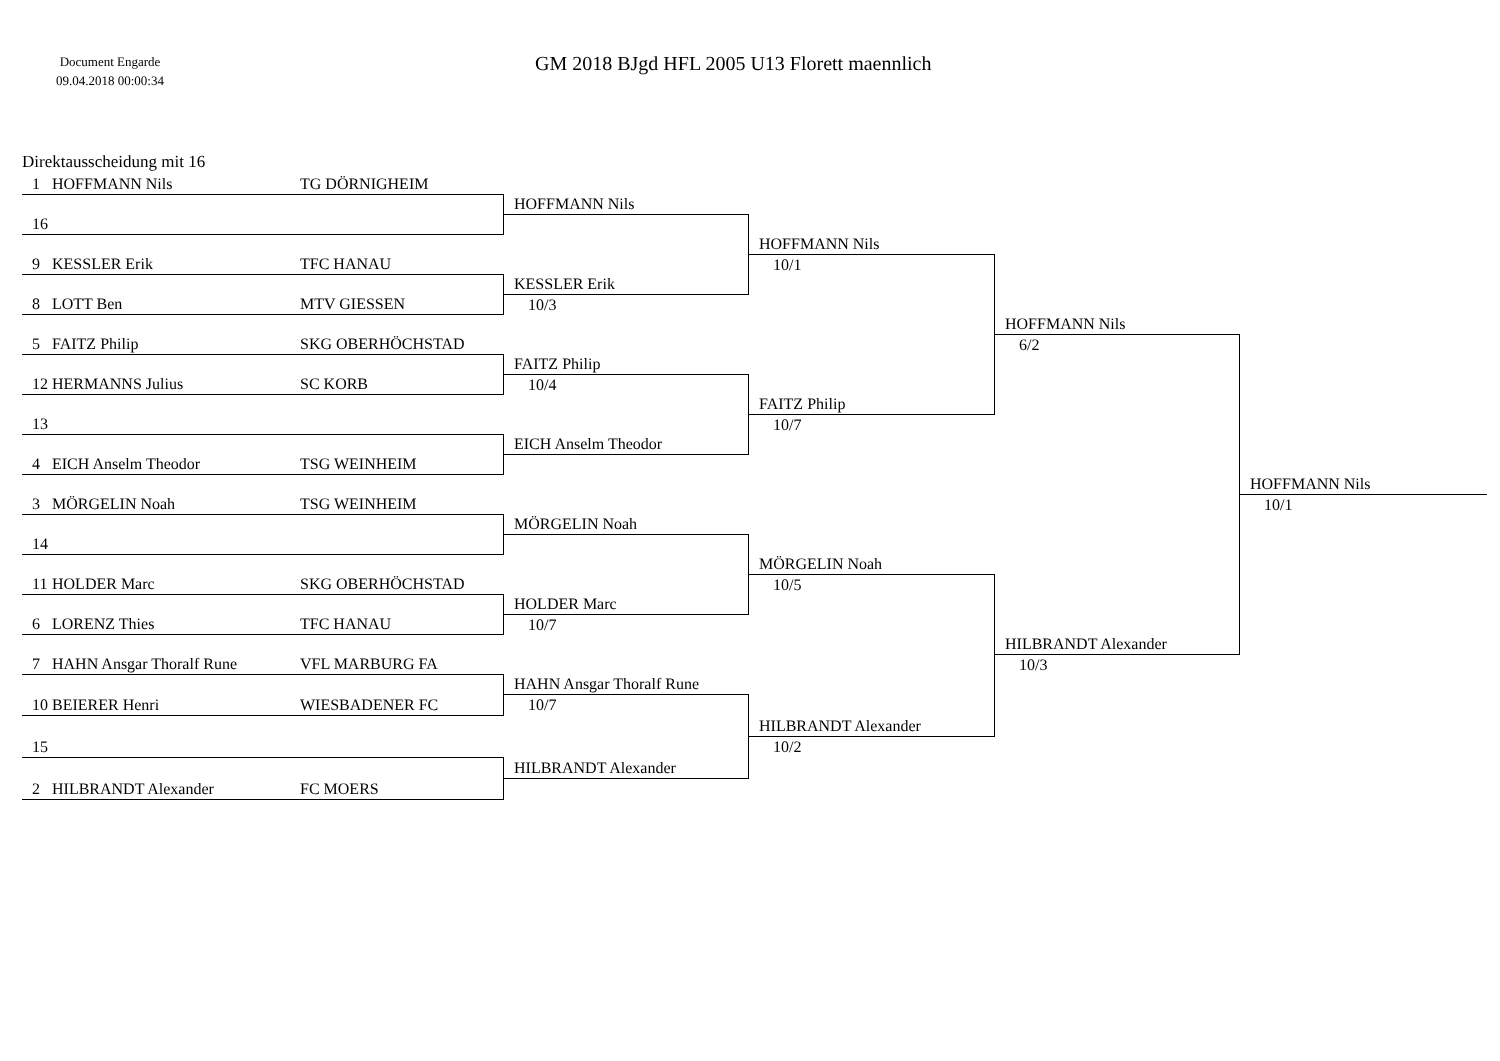Document Engarde
09.04.2018 00:00:34
GM 2018 BJgd HFL 2005 U13 Florett maennlich
Direktausscheidung mit 16
1 HOFFMANN Nils TG DÖRNIGHEIM
16
9 KESSLER Erik TFC HANAU
8 LOTT Ben MTV GIESSEN
5 FAITZ Philip SKG OBERHÖCHSTAD
12 HERMANNS Julius SC KORB
13
4 EICH Anselm Theodor TSG WEINHEIM
3 MÖRGELIN Noah TSG WEINHEIM
14
11 HOLDER Marc SKG OBERHÖCHSTAD
6 LORENZ Thies TFC HANAU
7 HAHN Ansgar Thoralf Rune VFL MARBURG FA
10 BEIERER Henri WIESBADENER FC
15
2 HILBRANDT Alexander FC MOERS
HOFFMANN Nils
KESSLER Erik
10/3
FAITZ Philip
10/4
EICH Anselm Theodor
MÖRGELIN Noah
HOLDER Marc
10/7
HAHN Ansgar Thoralf Rune
10/7
HILBRANDT Alexander
HOFFMANN Nils
10/1
FAITZ Philip
10/7
MÖRGELIN Noah
10/5
HILBRANDT Alexander
10/2
HOFFMANN Nils
6/2
HILBRANDT Alexander
10/3
HOFFMANN Nils
10/1